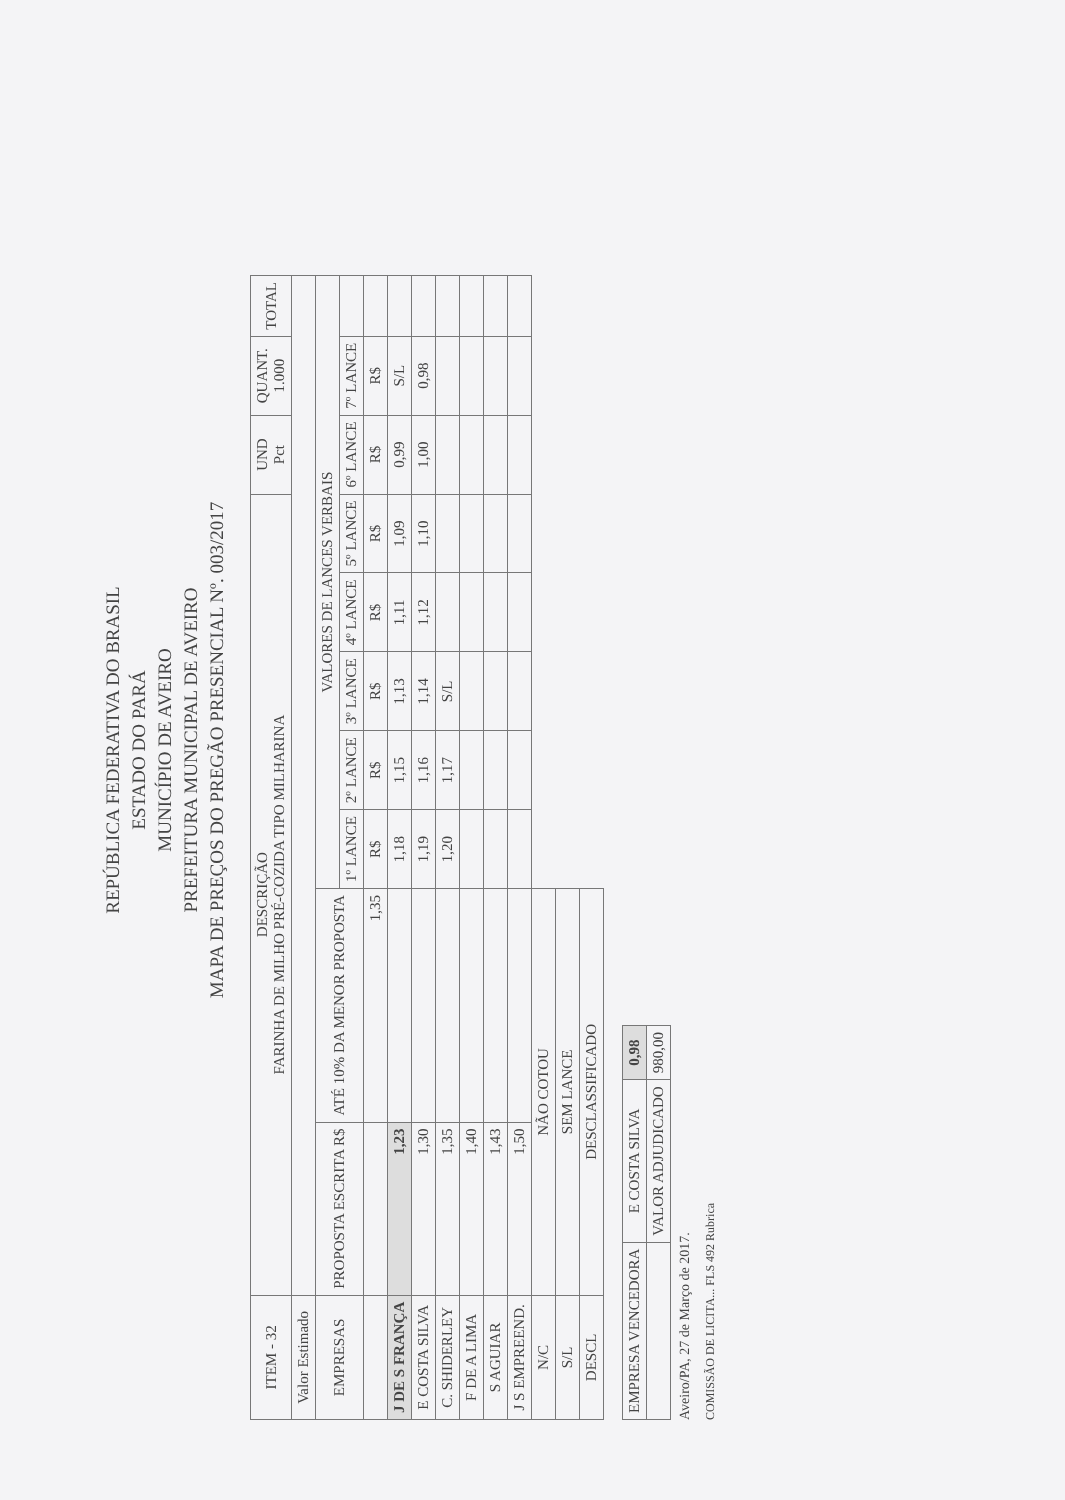REPÚBLICA FEDERATIVA DO BRASIL
ESTADO DO PARÁ
MUNICÍPIO DE AVEIRO
PREFEITURA MUNICIPAL DE AVEIRO
MAPA DE PREÇOS DO PREGÃO PRESENCIAL Nº. 003/2017
| ITEM - 32 | DESCRIÇÃO FARINHA DE MILHO PRÉ-COZIDA TIPO MILHARINA | | | | | | | UND Pct | QUANT. 1.000 | TOTAL |
| Valor Estimado | | | | | | | | | | |
| EMPRESAS | PROPOSTA ESCRITA R$ | ATÉ 10% DA MENOR PROPOSTA | VALORES DE LANCES VERBAIS | | | | | | | |
| | | | 1º LANCE | 2º LANCE | 3º LANCE | 4º LANCE | 5º LANCE | 6º LANCE | 7º LANCE | |
| | | 1,35 | R$ | R$ | R$ | R$ | R$ | R$ | R$ | |
| J DE S FRANÇA | 1,23 | | 1,18 | 1,15 | 1,13 | 1,11 | 1,09 | 0,99 | S/L | |
| E COSTA SILVA | 1,30 | | 1,19 | 1,16 | 1,14 | 1,12 | 1,10 | 1,00 | 0,98 | |
| C. SHIDERLEY | 1,35 | | 1,20 | 1,17 | S/L | | | | | |
| F DE A LIMA | 1,40 | | | | | | | | | |
| S AGUIAR | 1,43 | | | | | | | | | |
| J S EMPREEND. | 1,50 | | | | | | | | | |
| N/C | NÃO COTOU | | | | | | | | | |
| S/L | SEM LANCE | | | | | | | | | |
| DESCL | DESCLASSIFICADO | | | | | | | | | |
| EMPRESA VENCEDORA | E COSTA SILVA | 0,98 |
| | VALOR ADJUDICADO | 980,00 |
Aveiro/PA, 27 de Março de 2017.
COMISSÃO DE LICITA... FLS 492 Rubrica